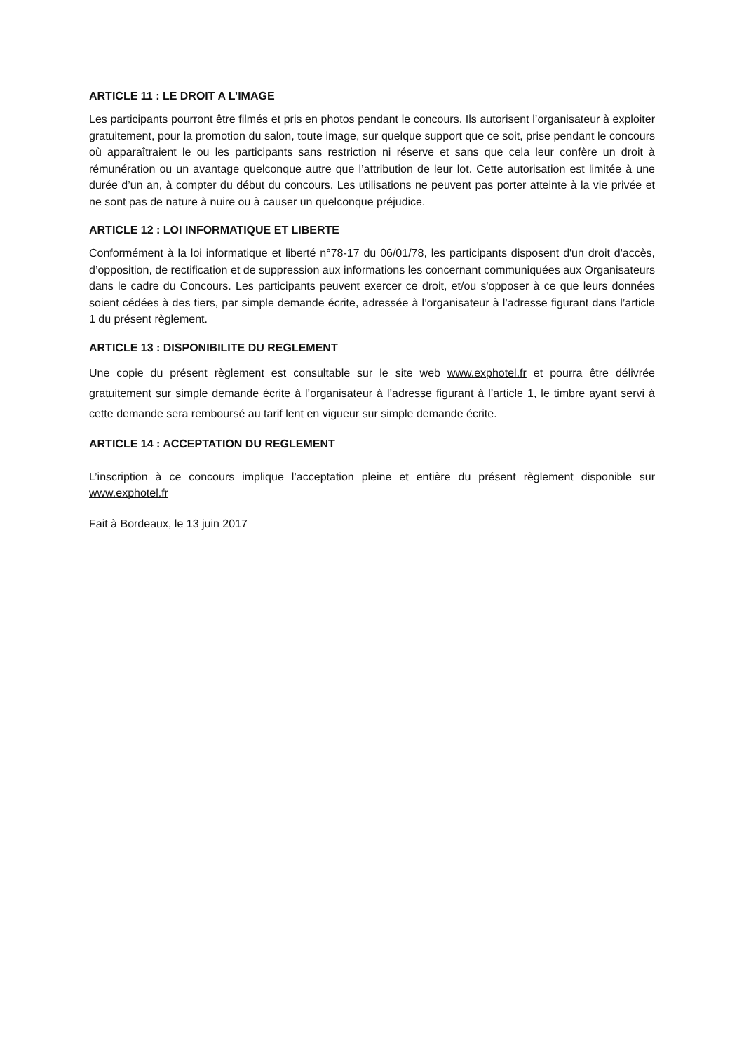ARTICLE 11 : LE DROIT A L’IMAGE
Les participants pourront être filmés et pris en photos pendant le concours. Ils autorisent l’organisateur à exploiter gratuitement, pour la promotion du salon, toute image, sur quelque support que ce soit, prise pendant le concours où apparaîtraient le ou les participants sans restriction ni réserve et sans que cela leur confère un droit à rémunération ou un avantage quelconque autre que l’attribution de leur lot. Cette autorisation est limitée à une durée d’un an, à compter du début du concours. Les utilisations ne peuvent pas porter atteinte à la vie privée et ne sont pas de nature à nuire ou à causer un quelconque préjudice.
ARTICLE 12 : LOI INFORMATIQUE ET LIBERTE
Conformément à la loi informatique et liberté n°78-17 du 06/01/78, les participants disposent d'un droit d'accès, d’opposition, de rectification et de suppression aux informations les concernant communiquées aux Organisateurs dans le cadre du Concours. Les participants peuvent exercer ce droit, et/ou s'opposer à ce que leurs données soient cédées à des tiers, par simple demande écrite, adressée à l’organisateur à l’adresse figurant dans l’article 1 du présent règlement.
ARTICLE 13 : DISPONIBILITE DU REGLEMENT
Une copie du présent règlement est consultable sur le site web www.exphotel.fr et pourra être délivrée gratuitement sur simple demande écrite à l’organisateur à l’adresse figurant à l’article 1, le timbre ayant servi à cette demande sera remboursé au tarif lent en vigueur sur simple demande écrite.
ARTICLE 14 : ACCEPTATION DU REGLEMENT
L’inscription à ce concours implique l’acceptation pleine et entière du présent règlement disponible sur www.exphotel.fr
Fait à Bordeaux, le 13 juin 2017